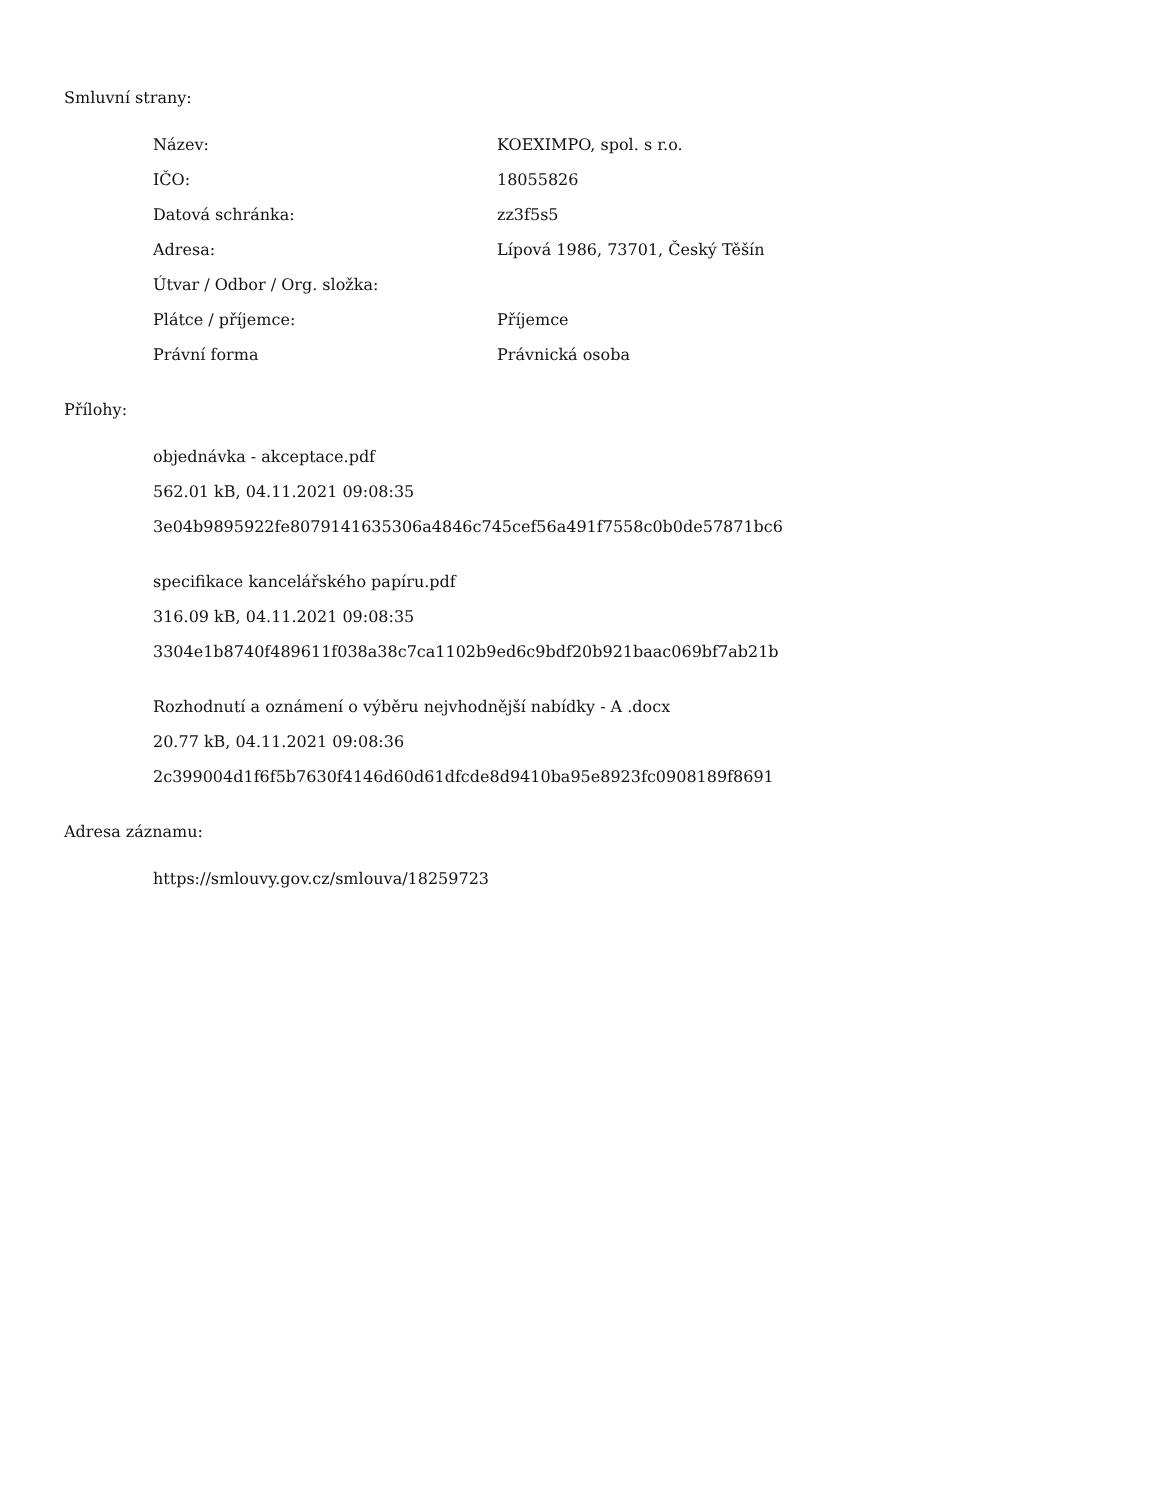Smluvní strany:
| Název: | KOEXIMPO, spol. s r.o. |
| IČO: | 18055826 |
| Datová schránka: | zz3f5s5 |
| Adresa: | Lípová 1986, 73701, Český Těšín |
| Útvar / Odbor / Org. složka: | |
| Plátce / příjemce: | Příjemce |
| Právní forma | Právnická osoba |
Přílohy:
objednávka - akceptace.pdf
562.01 kB, 04.11.2021 09:08:35
3e04b9895922fe8079141635306a4846c745cef56a491f7558c0b0de57871bc6
specifikace kancelářského papíru.pdf
316.09 kB, 04.11.2021 09:08:35
3304e1b8740f489611f038a38c7ca1102b9ed6c9bdf20b921baac069bf7ab21b
Rozhodnutí a oznámení o výběru nejvhodnější nabídky - A .docx
20.77 kB, 04.11.2021 09:08:36
2c399004d1f6f5b7630f4146d60d61dfcde8d9410ba95e8923fc0908189f8691
Adresa záznamu:
https://smlouvy.gov.cz/smlouva/18259723